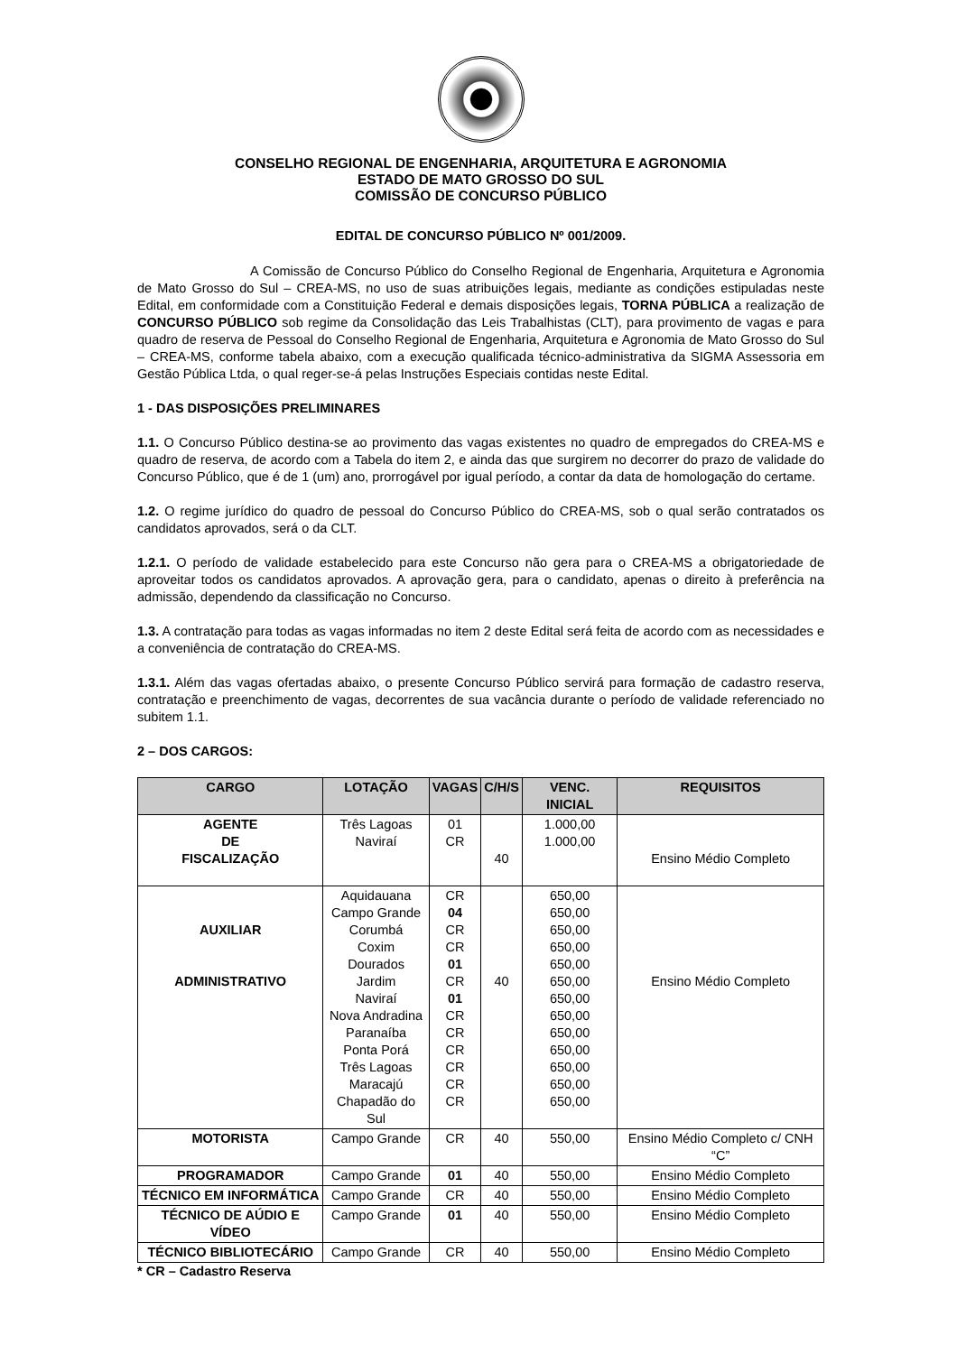CONSELHO REGIONAL DE ENGENHARIA, ARQUITETURA E AGRONOMIA
ESTADO DE MATO GROSSO DO SUL
COMISSÃO DE CONCURSO PÚBLICO
EDITAL DE CONCURSO PÚBLICO Nº 001/2009.
A Comissão de Concurso Público do Conselho Regional de Engenharia, Arquitetura e Agronomia de Mato Grosso do Sul – CREA-MS, no uso de suas atribuições legais, mediante as condições estipuladas neste Edital, em conformidade com a Constituição Federal e demais disposições legais, TORNA PÚBLICA a realização de CONCURSO PÚBLICO sob regime da Consolidação das Leis Trabalhistas (CLT), para provimento de vagas e para quadro de reserva de Pessoal do Conselho Regional de Engenharia, Arquitetura e Agronomia de Mato Grosso do Sul – CREA-MS, conforme tabela abaixo, com a execução qualificada técnico-administrativa da SIGMA Assessoria em Gestão Pública Ltda, o qual reger-se-á pelas Instruções Especiais contidas neste Edital.
1 - DAS DISPOSIÇÕES PRELIMINARES
1.1. O Concurso Público destina-se ao provimento das vagas existentes no quadro de empregados do CREA-MS e quadro de reserva, de acordo com a Tabela do item 2, e ainda das que surgirem no decorrer do prazo de validade do Concurso Público, que é de 1 (um) ano, prorrogável por igual período, a contar da data de homologação do certame.
1.2. O regime jurídico do quadro de pessoal do Concurso Público do CREA-MS, sob o qual serão contratados os candidatos aprovados, será o da CLT.
1.2.1. O período de validade estabelecido para este Concurso não gera para o CREA-MS a obrigatoriedade de aproveitar todos os candidatos aprovados. A aprovação gera, para o candidato, apenas o direito à preferência na admissão, dependendo da classificação no Concurso.
1.3. A contratação para todas as vagas informadas no item 2 deste Edital será feita de acordo com as necessidades e a conveniência de contratação do CREA-MS.
1.3.1. Além das vagas ofertadas abaixo, o presente Concurso Público servirá para formação de cadastro reserva, contratação e preenchimento de vagas, decorrentes de sua vacância durante o período de validade referenciado no subitem 1.1.
2 – DOS CARGOS:
| CARGO | LOTAÇÃO | VAGAS | C/H/S | VENC. INICIAL | REQUISITOS |
| --- | --- | --- | --- | --- | --- |
| AGENTE DE FISCALIZAÇÃO | Três Lagoas Naviraí | 01 CR | 40 | 1.000,00 1.000,00 | Ensino Médio Completo |
| AUXILIAR ADMINISTRATIVO | Aquidauana Campo Grande Corumbá Coxim Dourados Jardim Naviraí Nova Andradina Paranaíba Ponta Porá Três Lagoas Maracajú Chapadão do Sul | CR 04 CR CR 01 CR 01 CR CR CR CR CR CR | 40 | 650,00 650,00 650,00 650,00 650,00 650,00 650,00 650,00 650,00 650,00 650,00 650,00 650,00 | Ensino Médio Completo |
| MOTORISTA | Campo Grande | CR | 40 | 550,00 | Ensino Médio Completo c/ CNH “C” |
| PROGRAMADOR | Campo Grande | 01 | 40 | 550,00 | Ensino Médio Completo |
| TÉCNICO EM INFORMÁTICA | Campo Grande | CR | 40 | 550,00 | Ensino Médio Completo |
| TÉCNICO DE AÚDIO E VÍDEO | Campo Grande | 01 | 40 | 550,00 | Ensino Médio Completo |
| TÉCNICO BIBLIOTECÁRIO | Campo Grande | CR | 40 | 550,00 | Ensino Médio Completo |
* CR – Cadastro Reserva